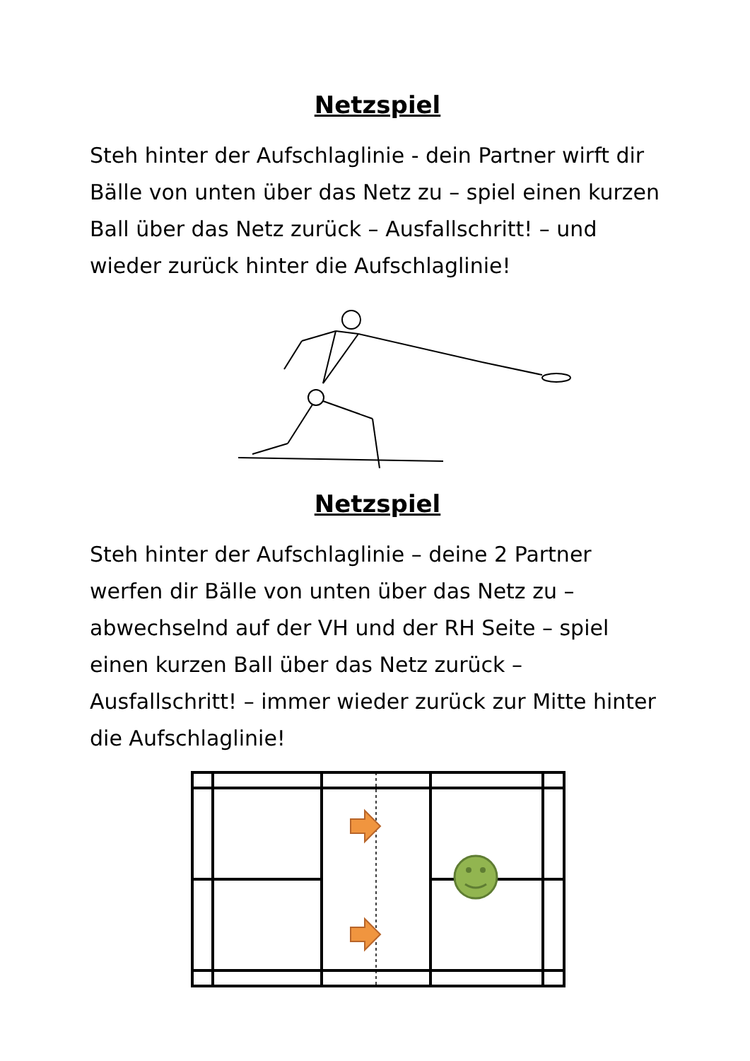Netzspiel
Steh hinter der Aufschlaglinie - dein Partner wirft dir Bälle von unten über das Netz zu – spiel einen kurzen Ball über das Netz zurück – Ausfallschritt! – und wieder zurück hinter die Aufschlaglinie!
Netzspiel
Steh hinter der Aufschlaglinie – deine 2 Partner werfen dir Bälle von unten über das Netz zu – abwechselnd auf der VH und der RH Seite – spiel einen kurzen Ball über das Netz zurück – Ausfallschritt! – immer wieder zurück zur Mitte hinter die Aufschlaglinie!